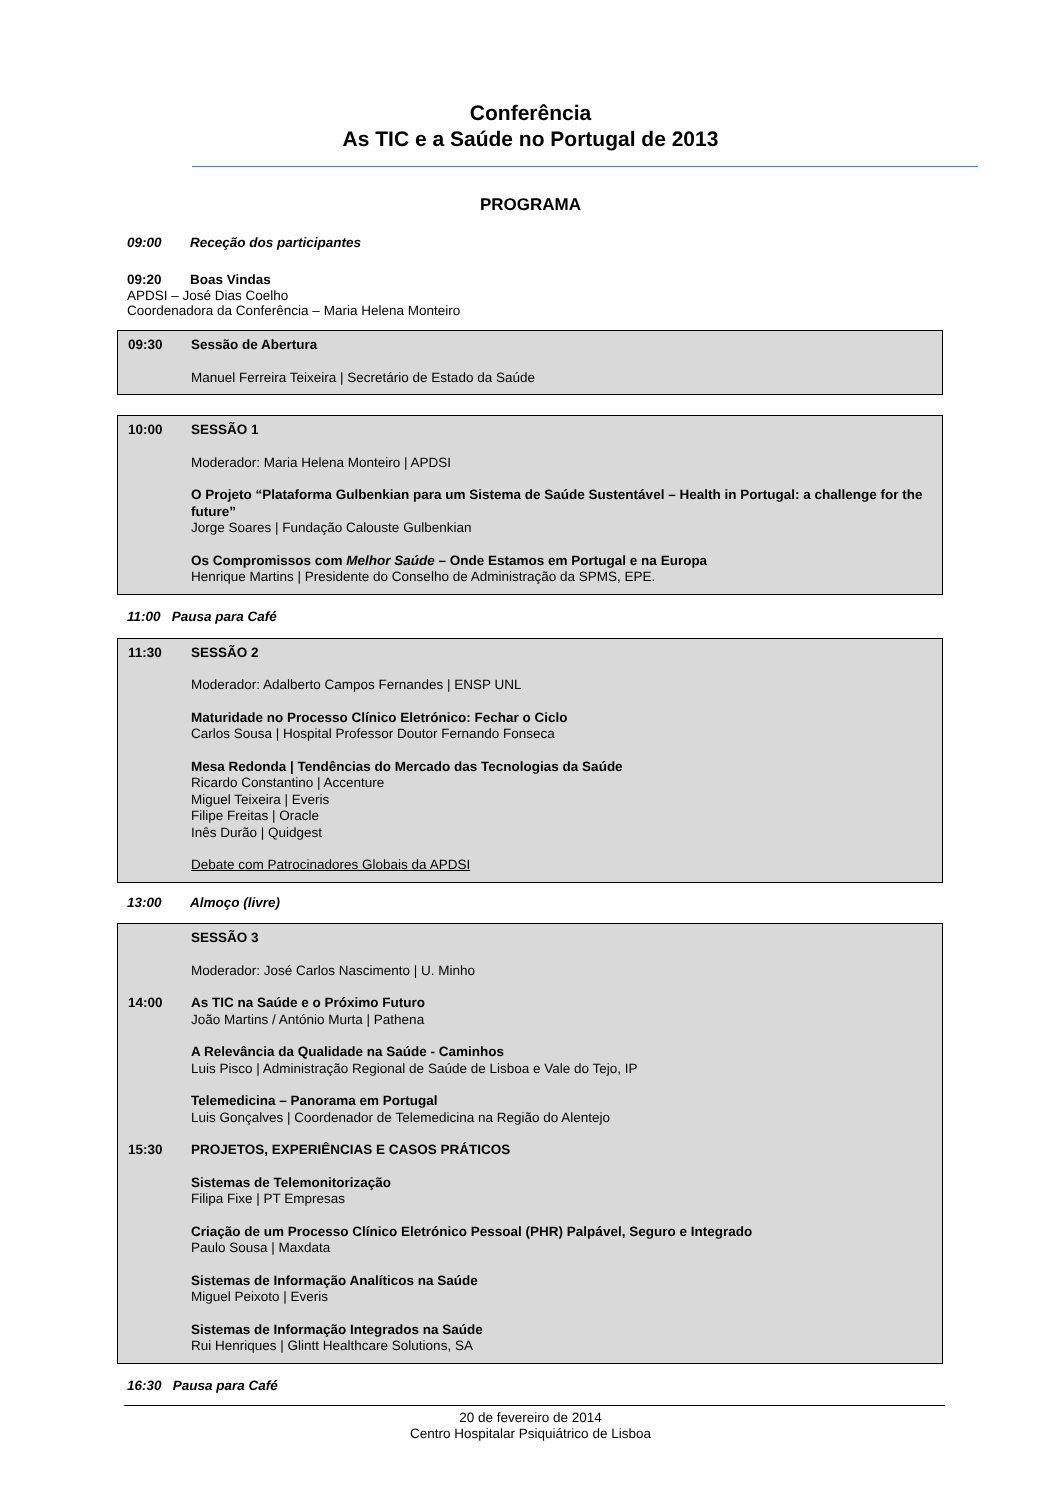Conferência
As TIC e a Saúde no Portugal de 2013
PROGRAMA
09:00 Receção dos participantes
09:20 Boas Vindas
APDSI – José Dias Coelho
Coordenadora da Conferência – Maria Helena Monteiro
09:30 Sessão de Abertura
Manuel Ferreira Teixeira | Secretário de Estado da Saúde
10:00 SESSÃO 1
Moderador: Maria Helena Monteiro | APDSI
O Projeto “Plataforma Gulbenkian para um Sistema de Saúde Sustentável – Health in Portugal: a challenge for the future”
Jorge Soares | Fundação Calouste Gulbenkian
Os Compromissos com Melhor Saúde – Onde Estamos em Portugal e na Europa
Henrique Martins | Presidente do Conselho de Administração da SPMS, EPE.
11:00 Pausa para Café
11:30 SESSÃO 2
Moderador: Adalberto Campos Fernandes | ENSP UNL
Maturidade no Processo Clínico Eletrónico: Fechar o Ciclo
Carlos Sousa | Hospital Professor Doutor Fernando Fonseca
Mesa Redonda | Tendências do Mercado das Tecnologias da Saúde
Ricardo Constantino | Accenture
Miguel Teixeira | Everis
Filipe Freitas | Oracle
Inês Durão | Quidgest
Debate com Patrocinadores Globais da APDSI
13:00 Almoço (livre)
SESSÃO 3
Moderador: José Carlos Nascimento | U. Minho
14:00 As TIC na Saúde e o Próximo Futuro
João Martins / António Murta | Pathena
A Relevância da Qualidade na Saúde - Caminhos
Luis Pisco | Administração Regional de Saúde de Lisboa e Vale do Tejo, IP
Telemedicina – Panorama em Portugal
Luis Gonçalves | Coordenador de Telemedicina na Região do Alentejo
15:30 PROJETOS, EXPERIÊNCIAS E CASOS PRÁTICOS
Sistemas de Telemonitorização
Filipa Fixe | PT Empresas
Criação de um Processo Clínico Eletrónico Pessoal (PHR) Palpável, Seguro e Integrado
Paulo Sousa | Maxdata
Sistemas de Informação Analíticos na Saúde
Miguel Peixoto | Everis
Sistemas de Informação Integrados na Saúde
Rui Henriques | Glintt Healthcare Solutions, SA
16:30 Pausa para Café
20 de fevereiro de 2014
Centro Hospitalar Psiquiátrico de Lisboa